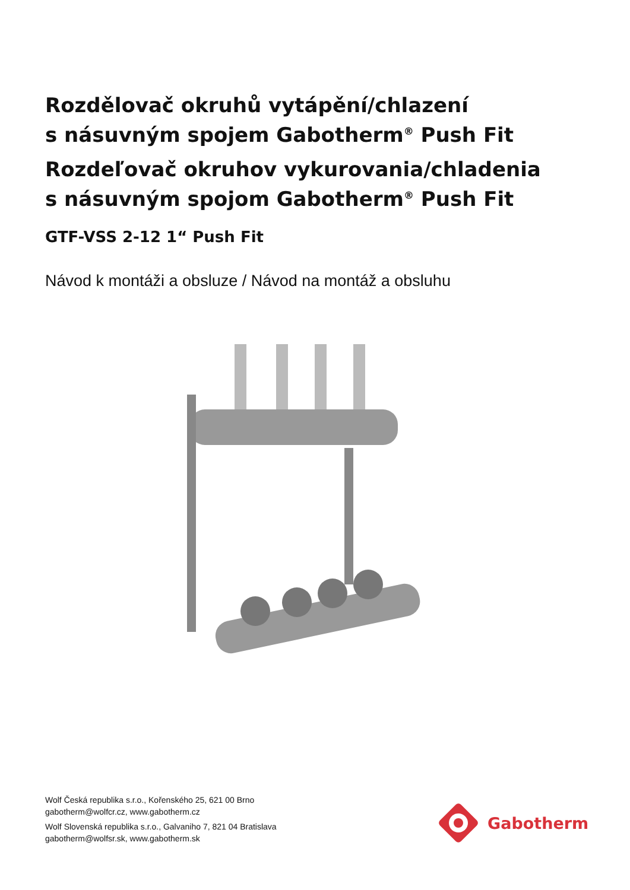Rozdělovač okruhů vytápění/chlazení
s násuvným spojem Gabotherm<sup>®</sup> Push Fit
Rozdeľovač okruhov vykurovania/chladenia
s násuvným spojom Gabotherm<sup>®</sup> Push Fit
GTF-VSS 2-12 1“ Push Fit
Návod k montáži a obsluze / Návod na montáž a obsluhu
Wolf Česká republika s.r.o., Kořenského 25, 621 00 Brno
gabotherm@wolfcr.cz, www.gabotherm.cz
Wolf Slovenská republika s.r.o., Galvaniho 7, 821 04 Bratislava
gabotherm@wolfsr.sk, www.gabotherm.sk
Gabotherm